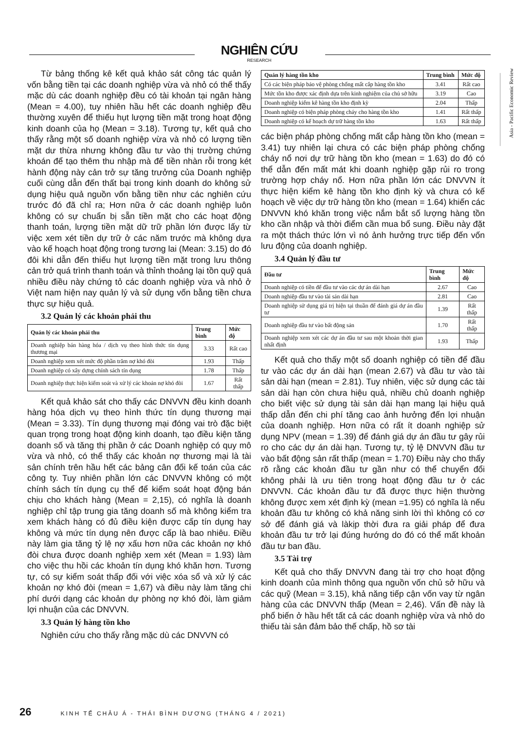NGHIÊN CỨU
RESEARCH
Từ bảng thống kê kết quả khảo sát công tác quản lý vốn bằng tiền tại các doanh nghiệp vừa và nhỏ có thể thấy mặc dù các doanh nghiệp đều có tài khoản tại ngân hàng (Mean = 4.00), tuy nhiên hầu hết các doanh nghiệp đều thường xuyên để thiếu hụt lượng tiền mặt trong hoạt động kinh doanh của họ (Mean = 3.18). Tương tự, kết quả cho thấy rằng một số doanh nghiệp vừa và nhỏ có lượng tiền mặt dư thừa nhưng không đầu tư vào thị trường chứng khoán để tạo thêm thu nhập mà để tiền nhàn rỗi trong két hành động này cản trở sự tăng trưởng của Doanh nghiệp cuối cùng dẫn đến thất bại trong kinh doanh do không sử dụng hiệu quả nguồn vốn bằng tiền như các nghiên cứu trước đó đã chỉ ra; Hơn nữa ở các doanh nghiệp luôn không có sự chuẩn bị sẵn tiền mặt cho các hoạt động thanh toán, lượng tiền mặt dữ trữ phần lớn được lấy từ việc xem xét tiền dự trữ ở các năm trước mà không dựa vào kế hoạch hoạt động trong tương lai (Mean: 3.15) do đó đôi khi dẫn đến thiếu hụt lượng tiền mặt trong lưu thông cản trở quá trình thanh toán và thỉnh thoảng lại tồn quỹ quá nhiều điều này chứng tỏ các doanh nghiệp vừa và nhỏ ở Việt nam hiện nay quản lý và sử dụng vốn bằng tiền chưa thực sự hiệu quả.
3.2 Quản lý các khoản phải thu
| Quản lý các khoản phải thu | Trung bình | Mức độ |
| --- | --- | --- |
| Doanh nghiệp bán hàng hóa / dịch vụ theo hình thức tín dụng thương mại | 3.33 | Rất cao |
| Doanh nghiệp xem xét mức độ phần trăm nợ khó đòi | 1.93 | Thấp |
| Doanh nghiệp có xây dựng chính sách tín dụng | 1.78 | Thấp |
| Doanh nghiệp thực hiện kiểm soát và xử lý các khoản nợ khó đòi | 1.67 | Rất thấp |
Kết quả khảo sát cho thấy các DNVVN đều kinh doanh hàng hóa dịch vụ theo hình thức tín dụng thương mại (Mean = 3.33). Tín dụng thương mại đóng vai trò đặc biệt quan trọng trong hoạt động kinh doanh, tạo điều kiện tăng doanh số và tăng thị phần ở các Doanh nghiệp có quy mô vừa và nhỏ, có thể thấy các khoản nợ thương mại là tài sản chính trên hầu hết các bảng cân đối kế toán của các công ty. Tuy nhiên phần lớn các DNVVN không có một chính sách tín dụng cụ thể để kiểm soát hoạt động bán chịu cho khách hàng (Mean = 2,15), có nghĩa là doanh nghiệp chỉ tập trung gia tăng doanh số mà không kiểm tra xem khách hàng có đủ điều kiện được cấp tín dụng hay không và mức tín dụng nên được cấp là bao nhiêu. Điều này làm gia tăng tỷ lệ nợ xấu hơn nữa các khoản nợ khó đòi chưa được doanh nghiệp xem xét (Mean = 1.93) làm cho việc thu hồi các khoản tín dụng khó khăn hơn. Tương tự, có sự kiểm soát thấp đối với việc xóa sổ và xử lý các khoản nợ khó đòi (mean = 1,67) và điều này làm tăng chi phí dưới dạng các khoản dự phòng nợ khó đòi, làm giảm lợi nhuận của các DNVVN.
3.3 Quản lý hàng tồn kho
Nghiên cứu cho thấy rằng mặc dù các DNVVN có
| Quản lý hàng tồn kho | Trung bình | Mức độ |
| --- | --- | --- |
| Có các biện pháp bảo vệ phòng chống mất cắp hàng tồn kho | 3.41 | Rất cao |
| Mức tồn kho được xác định dựa trên kinh nghiệm của chủ sở hữu | 3.19 | Cao |
| Doanh nghiệp kiểm kê hàng tồn kho định kỳ | 2.04 | Thấp |
| Doanh nghiệp có biện pháp phòng cháy cho hàng tồn kho | 1.41 | Rất thấp |
| Doanh nghiệp có kế hoạch dự trữ hàng tồn kho | 1.63 | Rất thấp |
các biện pháp phòng chống mất cắp hàng tồn kho (mean = 3.41) tuy nhiên lại chưa có các biện pháp phòng chống cháy nổ nơi dự trữ hàng tồn kho (mean = 1.63) do đó có thể dẫn đến mất mát khi doanh nghiệp gặp rủi ro trong trường hợp cháy nổ. Hơn nữa phần lớn các DNVVN ít thực hiện kiểm kê hàng tồn kho định kỳ và chưa có kế hoạch về việc dự trữ hàng tồn kho (mean = 1.64) khiến các DNVVN khó khăn trong việc nắm bắt số lượng hàng tồn kho cần nhập và thời điểm cần mua bổ sung. Điều này đặt ra một thách thức lớn vì nó ảnh hưởng trực tiếp đến vốn lưu động của doanh nghiệp.
3.4 Quản lý đầu tư
| Đầu tư | Trung bình | Mức độ |
| --- | --- | --- |
| Doanh nghiệp có tiền để đầu tư vào các dự án dài hạn | 2.67 | Cao |
| Doanh nghiệp đầu tư vào tài sản dài hạn | 2.81 | Cao |
| Doanh nghiệp sử dụng giá trị hiện tại thuần để đánh giá dự án đầu tư | 1.39 | Rất thấp |
| Doanh nghiệp đầu tư vào bất động sản | 1.70 | Rất thấp |
| Doanh nghiệp xem xét các dự án đầu tư sau một khoản thời gian nhất định | 1.93 | Thấp |
Kết quả cho thấy một số doanh nghiệp có tiền để đầu tư vào các dự án dài hạn (mean 2.67) và đầu tư vào tài sản dài hạn (mean = 2.81). Tuy nhiên, việc sử dụng các tài sản dài hạn còn chưa hiệu quả, nhiều chủ doanh nghiệp cho biết việc sử dụng tài sản dài hạn mang lại hiệu quả thấp dẫn đến chi phí tăng cao ảnh hưởng đến lợi nhuận của doanh nghiệp. Hơn nữa có rất ít doanh nghiệp sử dụng NPV (mean = 1.39) để đánh giá dự án đầu tư gây rủi ro cho các dự án dài hạn. Tương tự, tỷ lệ DNVVN đầu tư vào bất động sản rất thấp (mean = 1.70) Điều này cho thấy rõ rằng các khoản đầu tư gần như có thể chuyển đổi không phải là ưu tiên trong hoạt động đầu tư ở các DNVVN. Các khoản đầu tư đã được thực hiện thường không được xem xét định kỳ (mean =1.95) có nghĩa là nếu khoản đầu tư không có khả năng sinh lời thì không có cơ sở để đánh giá và làkịp thời đưa ra giải pháp để đưa khoản đầu tư trở lại đúng hướng do đó có thể mất khoản đầu tư ban đầu.
3.5 Tài trợ
Kết quả cho thấy DNVVN đang tài trợ cho hoạt động kinh doanh của mình thông qua nguồn vốn chủ sở hữu và các quỹ (Mean = 3.15), khả năng tiếp cận vốn vay từ ngân hàng của các DNVVN thấp (Mean = 2,46). Vấn đề này là phổ biến ở hầu hết tất cả các doanh nghiệp vừa và nhỏ do thiếu tài sản đảm bảo thế chấp, hồ sơ tài
Asia - Pacific Economic Review
26 KINH TẾ CHÂU Á - THÁI BÌNH DƯƠNG (THÁNG 4 / 2021)